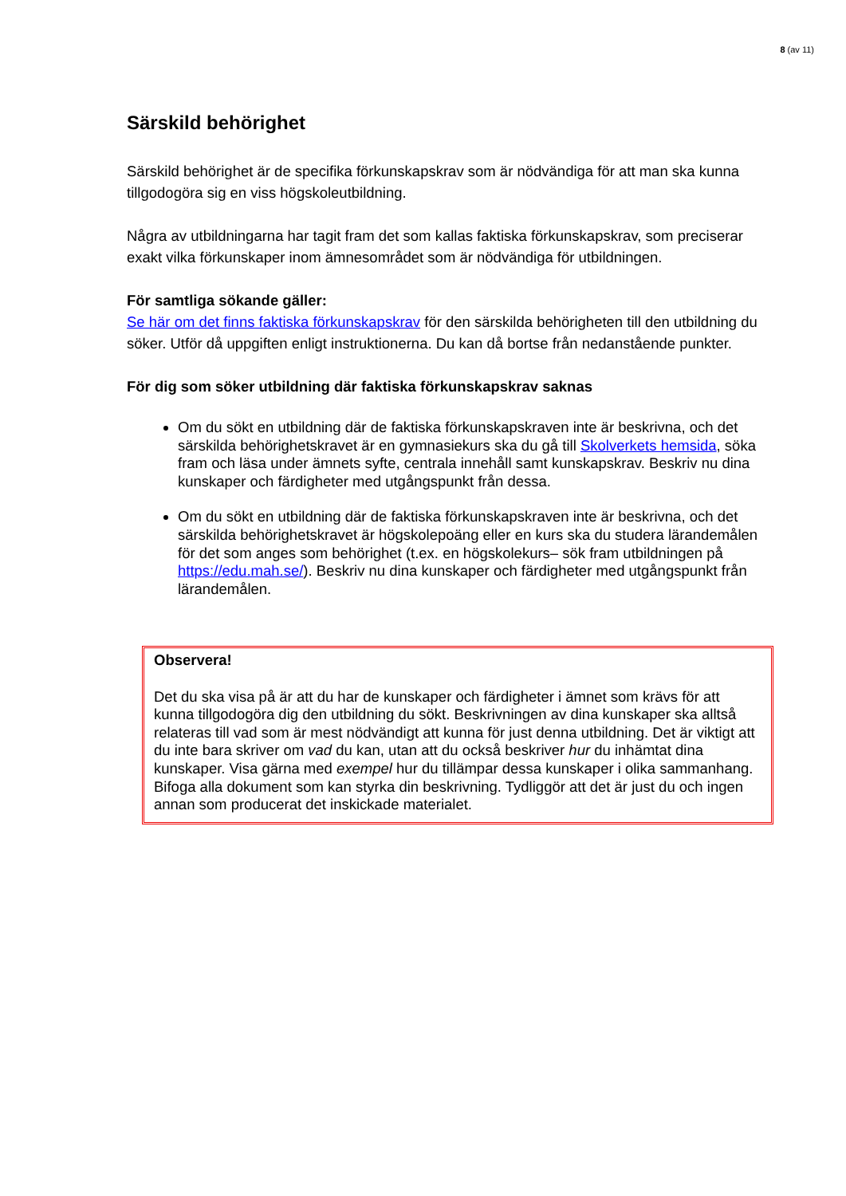8 (av 11)
Särskild behörighet
Särskild behörighet är de specifika förkunskapskrav som är nödvändiga för att man ska kunna tillgodogöra sig en viss högskoleutbildning.
Några av utbildningarna har tagit fram det som kallas faktiska förkunskapskrav, som preciserar exakt vilka förkunskaper inom ämnesområdet som är nödvändiga för utbildningen.
För samtliga sökande gäller:
Se här om det finns faktiska förkunskapskrav för den särskilda behörigheten till den utbildning du söker. Utför då uppgiften enligt instruktionerna. Du kan då bortse från nedanstående punkter.
För dig som söker utbildning där faktiska förkunskapskrav saknas
Om du sökt en utbildning där de faktiska förkunskapskraven inte är beskrivna, och det särskilda behörighetskravet är en gymnasiekurs ska du gå till Skolverkets hemsida, söka fram och läsa under ämnets syfte, centrala innehåll samt kunskapskrav. Beskriv nu dina kunskaper och färdigheter med utgångspunkt från dessa.
Om du sökt en utbildning där de faktiska förkunskapskraven inte är beskrivna, och det särskilda behörighetskravet är högskolepoäng eller en kurs ska du studera lärandemålen för det som anges som behörighet (t.ex. en högskolekurs– sök fram utbildningen på https://edu.mah.se/). Beskriv nu dina kunskaper och färdigheter med utgångspunkt från lärandemålen.
Observera!
Det du ska visa på är att du har de kunskaper och färdigheter i ämnet som krävs för att kunna tillgodogöra dig den utbildning du sökt. Beskrivningen av dina kunskaper ska alltså relateras till vad som är mest nödvändigt att kunna för just denna utbildning. Det är viktigt att du inte bara skriver om vad du kan, utan att du också beskriver hur du inhämtat dina kunskaper. Visa gärna med exempel hur du tillämpar dessa kunskaper i olika sammanhang. Bifoga alla dokument som kan styrka din beskrivning. Tydliggör att det är just du och ingen annan som producerat det inskickade materialet.